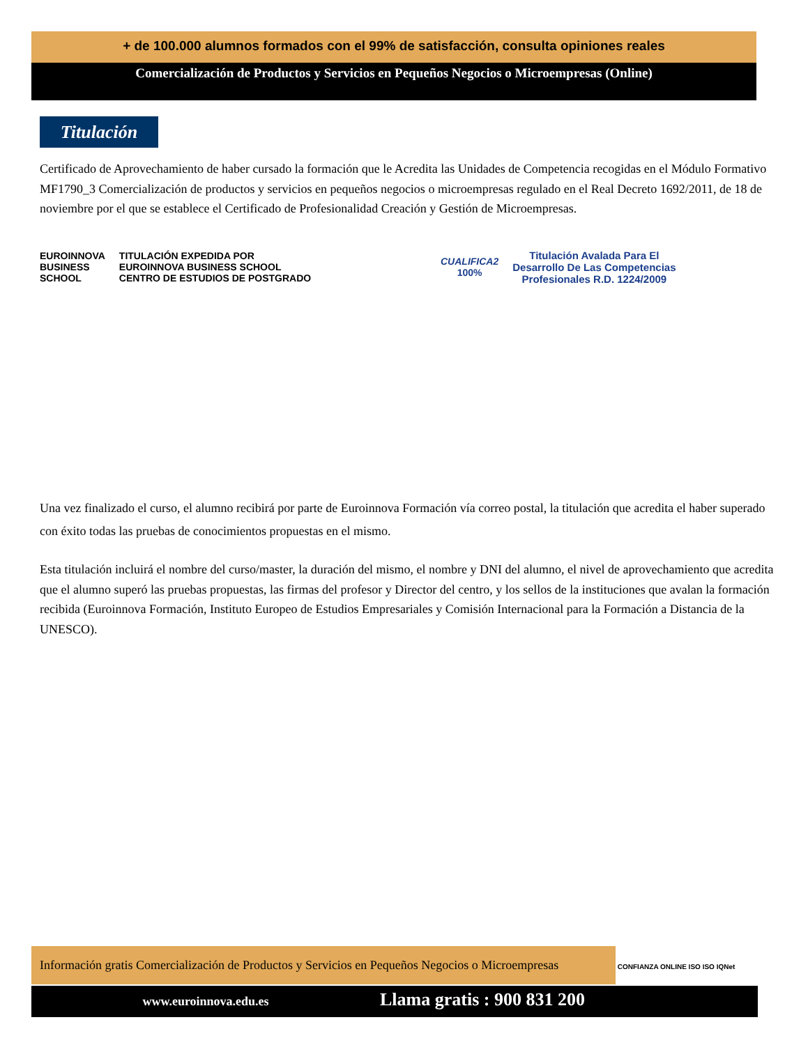+ de 100.000 alumnos formados con el 99% de satisfacción, consulta opiniones reales
Comercialización de Productos y Servicios en Pequeños Negocios o Microempresas (Online)
Titulación
Certificado de Aprovechamiento de haber cursado la formación que le Acredita las Unidades de Competencia recogidas en el Módulo Formativo MF1790_3 Comercialización de productos y servicios en pequeños negocios o microempresas regulado en el Real Decreto 1692/2011, de 18 de noviembre por el que se establece el Certificado de Profesionalidad Creación y Gestión de Microempresas.
EUROINNOVA
BUSINESS
SCHOOL
TITULACIÓN EXPEDIDA POR
EUROINNOVA BUSINESS SCHOOL
CENTRO DE ESTUDIOS DE POSTGRADO
CUALIFICA2
100%
Titulación Avalada Para El
Desarrollo De Las Competencias
Profesionales R.D. 1224/2009
Una vez finalizado el curso, el alumno recibirá por parte de Euroinnova Formación vía correo postal, la titulación que acredita el haber superado con éxito todas las pruebas de conocimientos propuestas en el mismo.
Esta titulación incluirá el nombre del curso/master, la duración del mismo, el nombre y DNI del alumno, el nivel de aprovechamiento que acredita que el alumno superó las pruebas propuestas, las firmas del profesor y Director del centro, y los sellos de la instituciones que avalan la formación recibida (Euroinnova Formación, Instituto Europeo de Estudios Empresariales y Comisión Internacional para la Formación a Distancia de la UNESCO).
Información gratis Comercialización de Productos y Servicios en Pequeños Negocios o Microempresas
CONFIANZA ONLINE ISO ISO IQNet
www.euroinnova.edu.es
Llama gratis : 900 831 200